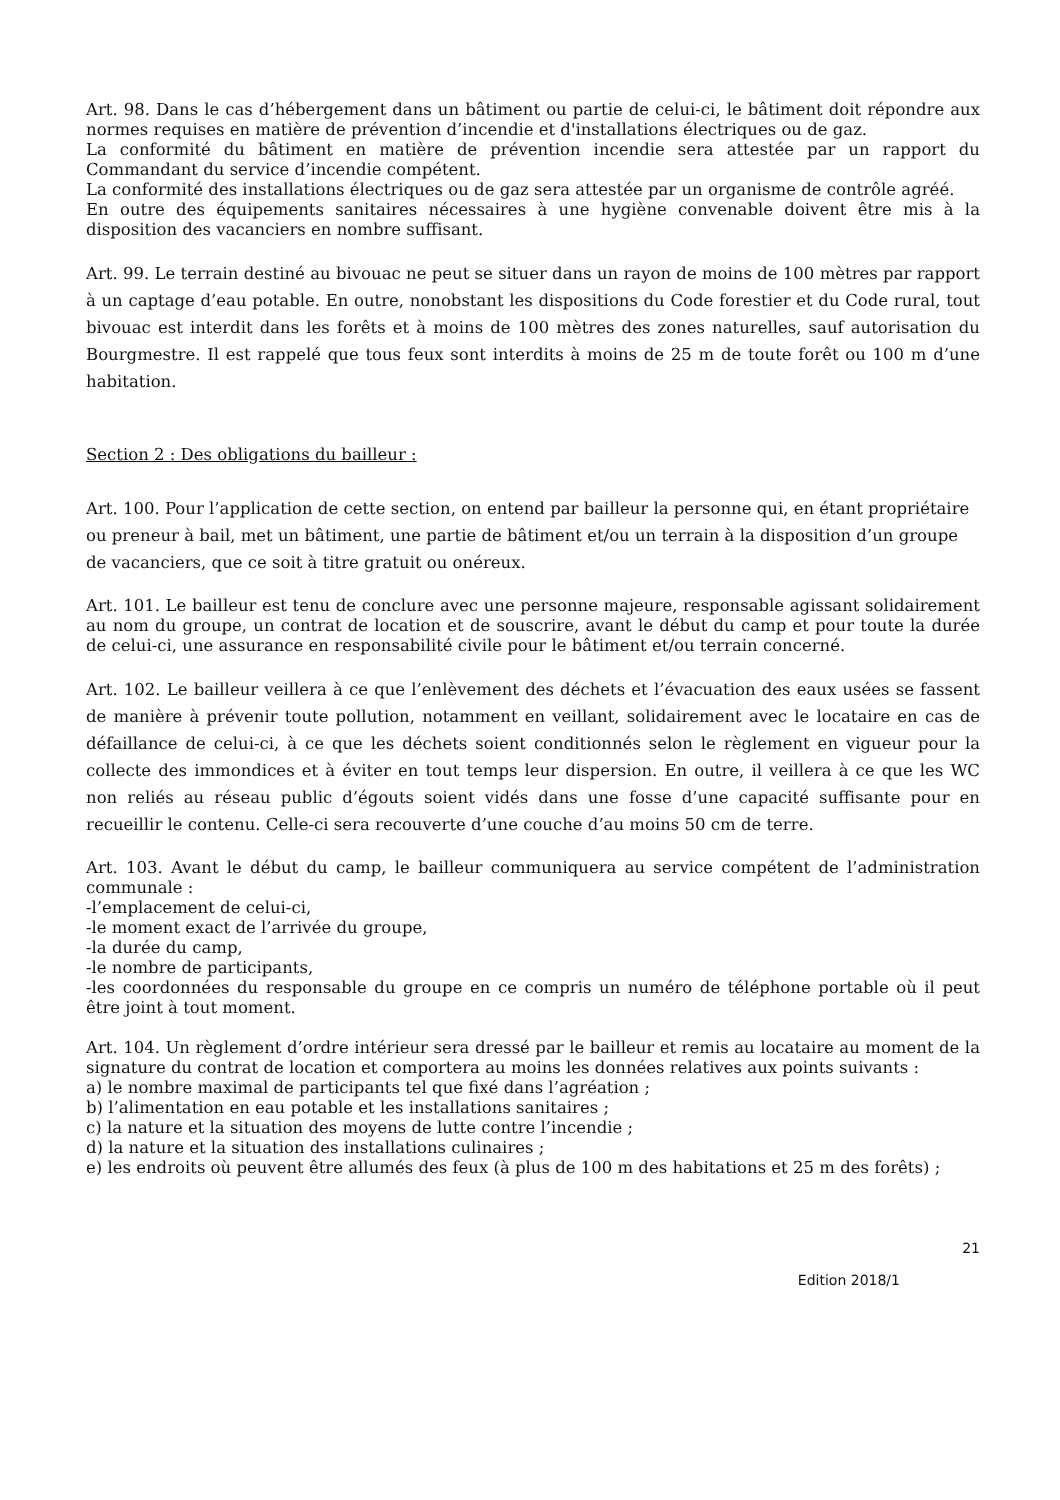Art. 98. Dans le cas d’hébergement dans un bâtiment ou partie de celui-ci, le bâtiment doit répondre aux normes requises en matière de prévention d’incendie et d'installations électriques ou de gaz.
La conformité du bâtiment en matière de prévention incendie sera attestée par un rapport du Commandant du service d’incendie compétent.
La conformité des installations électriques ou de gaz sera attestée par un organisme de contrôle agréé.
En outre des équipements sanitaires nécessaires à une hygiène convenable doivent être mis à la disposition des vacanciers en nombre suffisant.
Art. 99. Le terrain destiné au bivouac ne peut se situer dans un rayon de moins de 100 mètres par rapport à un captage d’eau potable. En outre, nonobstant les dispositions du Code forestier et du Code rural, tout bivouac est interdit dans les forêts et à moins de 100 mètres des zones naturelles, sauf autorisation du Bourgmestre. Il est rappelé que tous feux sont interdits à moins de 25 m de toute forêt ou 100 m d’une habitation.
Section 2 : Des obligations du bailleur :
Art. 100. Pour l’application de cette section, on entend par bailleur la personne qui, en étant propriétaire ou preneur à bail, met un bâtiment, une partie de bâtiment et/ou un terrain à la disposition d’un groupe de vacanciers, que ce soit à titre gratuit ou onéreux.
Art. 101. Le bailleur est tenu de conclure avec une personne majeure, responsable agissant solidairement au nom du groupe, un contrat de location et de souscrire, avant le début du camp et pour toute la durée de celui-ci, une assurance en responsabilité civile pour le bâtiment et/ou terrain concerné.
Art. 102. Le bailleur veillera à ce que l’enlèvement des déchets et l’évacuation des eaux usées se fassent de manière à prévenir toute pollution, notamment en veillant, solidairement avec le locataire en cas de défaillance de celui-ci, à ce que les déchets soient conditionnés selon le règlement en vigueur pour la collecte des immondices et à éviter en tout temps leur dispersion. En outre, il veillera à ce que les WC non reliés au réseau public d’égouts soient vidés dans une fosse d’une capacité suffisante pour en recueillir le contenu. Celle-ci sera recouverte d’une couche d’au moins 50 cm de terre.
Art. 103. Avant le début du camp, le bailleur communiquera au service compétent de l’administration communale :
-l’emplacement de celui-ci,
-le moment exact de l’arrivée du groupe,
-la durée du camp,
-le nombre de participants,
-les coordonnées du responsable du groupe en ce compris un numéro de téléphone portable où il peut être joint à tout moment.
Art. 104. Un règlement d’ordre intérieur sera dressé par le bailleur et remis au locataire au moment de la signature du contrat de location et comportera au moins les données relatives aux points suivants :
a) le nombre maximal de participants tel que fixé dans l’agréation ;
b) l’alimentation en eau potable et les installations sanitaires ;
c) la nature et la situation des moyens de lutte contre l’incendie ;
d) la nature et la situation des installations culinaires ;
e) les endroits où peuvent être allumés des feux (à plus de 100 m des habitations et 25 m des forêts) ;
21
Edition 2018/1